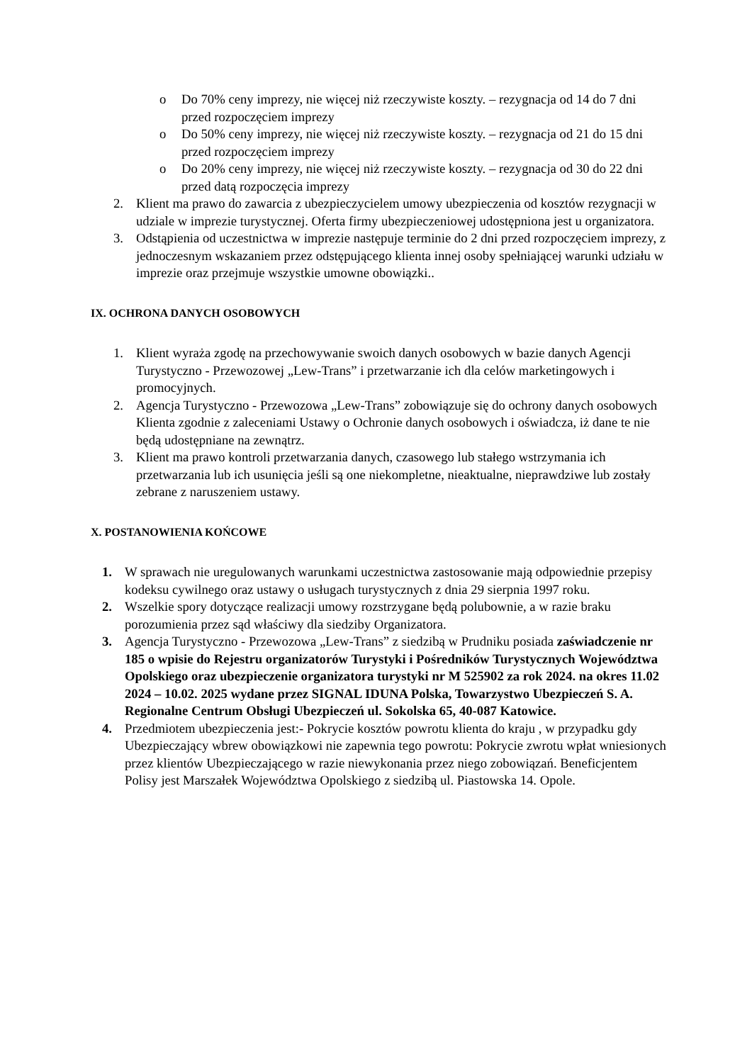o Do 70% ceny imprezy, nie więcej niż rzeczywiste koszty. – rezygnacja od 14 do 7 dni przed rozpoczęciem imprezy
o Do 50% ceny imprezy, nie więcej niż rzeczywiste koszty. – rezygnacja od 21 do 15 dni przed rozpoczęciem imprezy
o Do 20% ceny imprezy, nie więcej niż rzeczywiste koszty. – rezygnacja od 30 do 22 dni przed datą rozpoczęcia imprezy
2. Klient ma prawo do zawarcia z ubezpieczycielem umowy ubezpieczenia od kosztów rezygnacji w udziale w imprezie turystycznej. Oferta firmy ubezpieczeniowej udostępniona jest u organizatora.
3. Odstąpienia od uczestnictwa w imprezie następuje terminie do 2 dni przed rozpoczęciem imprezy, z jednoczesnym wskazaniem przez odstępującego klienta innej osoby spełniającej warunki udziału w imprezie oraz przejmuje wszystkie umowne obowiązki..
IX. OCHRONA DANYCH OSOBOWYCH
1. Klient wyraża zgodę na przechowywanie swoich danych osobowych w bazie danych Agencji Turystyczno - Przewozowej „Lew-Trans” i przetwarzanie ich dla celów marketingowych i promocyjnych.
2. Agencja Turystyczno - Przewozowa „Lew-Trans” zobowiązuje się do ochrony danych osobowych Klienta zgodnie z zaleceniami Ustawy o Ochronie danych osobowych i oświadcza, iż dane te nie będą udostępniane na zewnątrz.
3. Klient ma prawo kontroli przetwarzania danych, czasowego lub stałego wstrzymania ich przetwarzania lub ich usunięcia jeśli są one niekompletne, nieaktualne, nieprawdziwe lub zostały zebrane z naruszeniem ustawy.
X. POSTANOWIENIA KOŃCOWE
1. W sprawach nie uregulowanych warunkami uczestnictwa zastosowanie mają odpowiednie przepisy kodeksu cywilnego oraz ustawy o usługach turystycznych z dnia 29 sierpnia 1997 roku.
2. Wszelkie spory dotyczące realizacji umowy rozstrzygane będą polubownie, a w razie braku porozumienia przez sąd właściwy dla siedziby Organizatora.
3. Agencja Turystyczno - Przewozowa „Lew-Trans” z siedzibą w Prudniku posiada zaświadczenie nr 185 o wpisie do Rejestru organizatorów Turystyki i Pośredników Turystycznych Województwa Opolskiego oraz ubezpieczenie organizatora turystyki nr M 525902 za rok 2024. na okres 11.02 2024 – 10.02. 2025 wydane przez SIGNAL IDUNA Polska, Towarzystwo Ubezpieczeń S. A. Regionalne Centrum Obsługi Ubezpieczeń ul. Sokolska 65, 40-087 Katowice.
4. Przedmiotem ubezpieczenia jest:- Pokrycie kosztów powrotu klienta do kraju , w przypadku gdy Ubezpieczający wbrew obowiązkowi nie zapewnia tego powrotu: Pokrycie zwrotu wpłat wniesionych przez klientów Ubezpieczającego w razie niewykonania przez niego zobowiązań. Beneficjentem Polisy jest Marszałek Województwa Opolskiego z siedzibą ul. Piastowska 14. Opole.